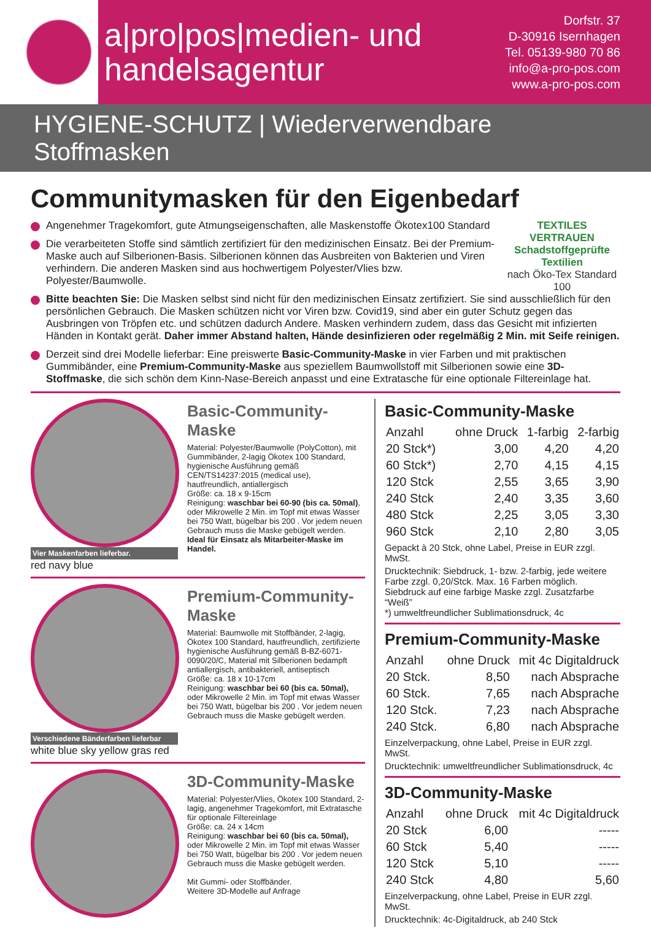a|pro|pos|medien- und
handelsagentur
Dorfstr. 37
D-30916 Isernhagen
Tel. 05139-980 70 86
info@a-pro-pos.com
www.a-pro-pos.com
HYGIENE-SCHUTZ | Wiederverwendbare Stoffmasken
Communitymasken für den Eigenbedarf
TEXTILES VERTRAUEN
Schadstoffgeprüfte Textilien
nach Öko-Tex Standard 100
Angenehmer Tragekomfort, gute Atmungseigenschaften, alle Maskenstoffe Ökotex100 Standard
Die verarbeiteten Stoffe sind sämtlich zertifiziert für den medizinischen Einsatz. Bei der Premium-Maske auch auf Silberionen-Basis. Silberionen können das Ausbreiten von Bakterien und Viren verhindern. Die anderen Masken sind aus hochwertigem Polyester/Vlies bzw. Polyester/Baumwolle.
Bitte beachten Sie: Die Masken selbst sind nicht für den medizinischen Einsatz zertifiziert. Sie sind ausschließlich für den persönlichen Gebrauch. Die Masken schützen nicht vor Viren bzw. Covid19, sind aber ein guter Schutz gegen das Ausbringen von Tröpfen etc. und schützen dadurch Andere. Masken verhindern zudem, dass das Gesicht mit infizierten Händen in Kontakt gerät. Daher immer Abstand halten, Hände desinfizieren oder regelmäßig 2 Min. mit Seife reinigen.
Derzeit sind drei Modelle lieferbar: Eine preiswerte Basic-Community-Maske in vier Farben und mit praktischen Gummibänder, eine Premium-Community-Maske aus speziellem Baumwollstoff mit Silberionen sowie eine 3D-Stoffmaske, die sich schön dem Kinn-Nase-Bereich anpasst und eine Extratasche für eine optionale Filtereinlage hat.
Vier Maskenfarben lieferbar.
red navy blue
Basic-Community-Maske
Material: Polyester/Baumwolle (PolyCotton), mit Gummibänder, 2-lagig Ökotex 100 Standard, hygienische Ausführung gemäß CEN/TS14237:2015 (medical use), hautfreundlich, antiallergisch
Größe: ca. 18 x 9-15cm
Reinigung: waschbar bei 60-90 (bis ca. 50mal), oder Mikrowelle 2 Min. im Topf mit etwas Wasser bei 750 Watt, bügelbar bis 200 . Vor jedem neuen Gebrauch muss die Maske gebügelt werden.
Ideal für Einsatz als Mitarbeiter-Maske im Handel.
Verschiedene Bänderfarben lieferbar
white blue sky yellow gras red
Premium-Community-Maske
Material: Baumwolle mit Stoffbänder, 2-lagig, Ökotex 100 Standard, hautfreundlich, zertifizierte hygienische Ausführung gemäß B-BZ-6071-0090/20/C, Material mit Silberionen bedampft antiallergisch, antibakteriell, antiseptisch
Größe: ca. 18 x 10-17cm
Reinigung: waschbar bei 60 (bis ca. 50mal), oder Mikrowelle 2 Min. im Topf mit etwas Wasser bei 750 Watt, bügelbar bis 200 . Vor jedem neuen Gebrauch muss die Maske gebügelt werden.
3D-Community-Maske
Material: Polyester/Vlies, Ökotex 100 Standard, 2-lagig, angenehmer Tragekomfort, mit Extratasche für optionale Filtereinlage
Größe: ca. 24 x 14cm
Reinigung: waschbar bei 60 (bis ca. 50mal), oder Mikrowelle 2 Min. im Topf mit etwas Wasser bei 750 Watt, bügelbar bis 200 . Vor jedem neuen Gebrauch muss die Maske gebügelt werden.
Mit Gummi- oder Stoffbänder.
Weitere 3D-Modelle auf Anfrage
Basic-Community-Maske
| Anzahl | ohne Druck | 1-farbig | 2-farbig |
| --- | --- | --- | --- |
| 20 Stck*) | 3,00 | 4,20 | 4,20 |
| 60 Stck*) | 2,70 | 4,15 | 4,15 |
| 120 Stck | 2,55 | 3,65 | 3,90 |
| 240 Stck | 2,40 | 3,35 | 3,60 |
| 480 Stck | 2,25 | 3,05 | 3,30 |
| 960 Stck | 2,10 | 2,80 | 3,05 |
Gepackt à 20 Stck, ohne Label, Preise in EUR zzgl. MwSt.
Drucktechnik: Siebdruck, 1- bzw. 2-farbig, jede weitere Farbe zzgl. 0,20/Stck. Max. 16 Farben möglich.
Siebdruck auf eine farbige Maske zzgl. Zusatzfarbe “Weiß”
*) umweltfreundlicher Sublimationsdruck, 4c
Premium-Community-Maske
| Anzahl | ohne Druck | mit 4c Digitaldruck |
| --- | --- | --- |
| 20 Stck. | 8,50 | nach Absprache |
| 60 Stck. | 7,65 | nach Absprache |
| 120 Stck. | 7,23 | nach Absprache |
| 240 Stck. | 6,80 | nach Absprache |
Einzelverpackung, ohne Label, Preise in EUR zzgl. MwSt.
Drucktechnik: umweltfreundlicher Sublimationsdruck, 4c
3D-Community-Maske
| Anzahl | ohne Druck | mit 4c Digitaldruck |
| --- | --- | --- |
| 20 Stck | 6,00 | ----- |
| 60 Stck | 5,40 | ----- |
| 120 Stck | 5,10 | ----- |
| 240 Stck | 4,80 | 5,60 |
Einzelverpackung, ohne Label, Preise in EUR zzgl. MwSt.
Drucktechnik: 4c-Digitaldruck, ab 240 Stck